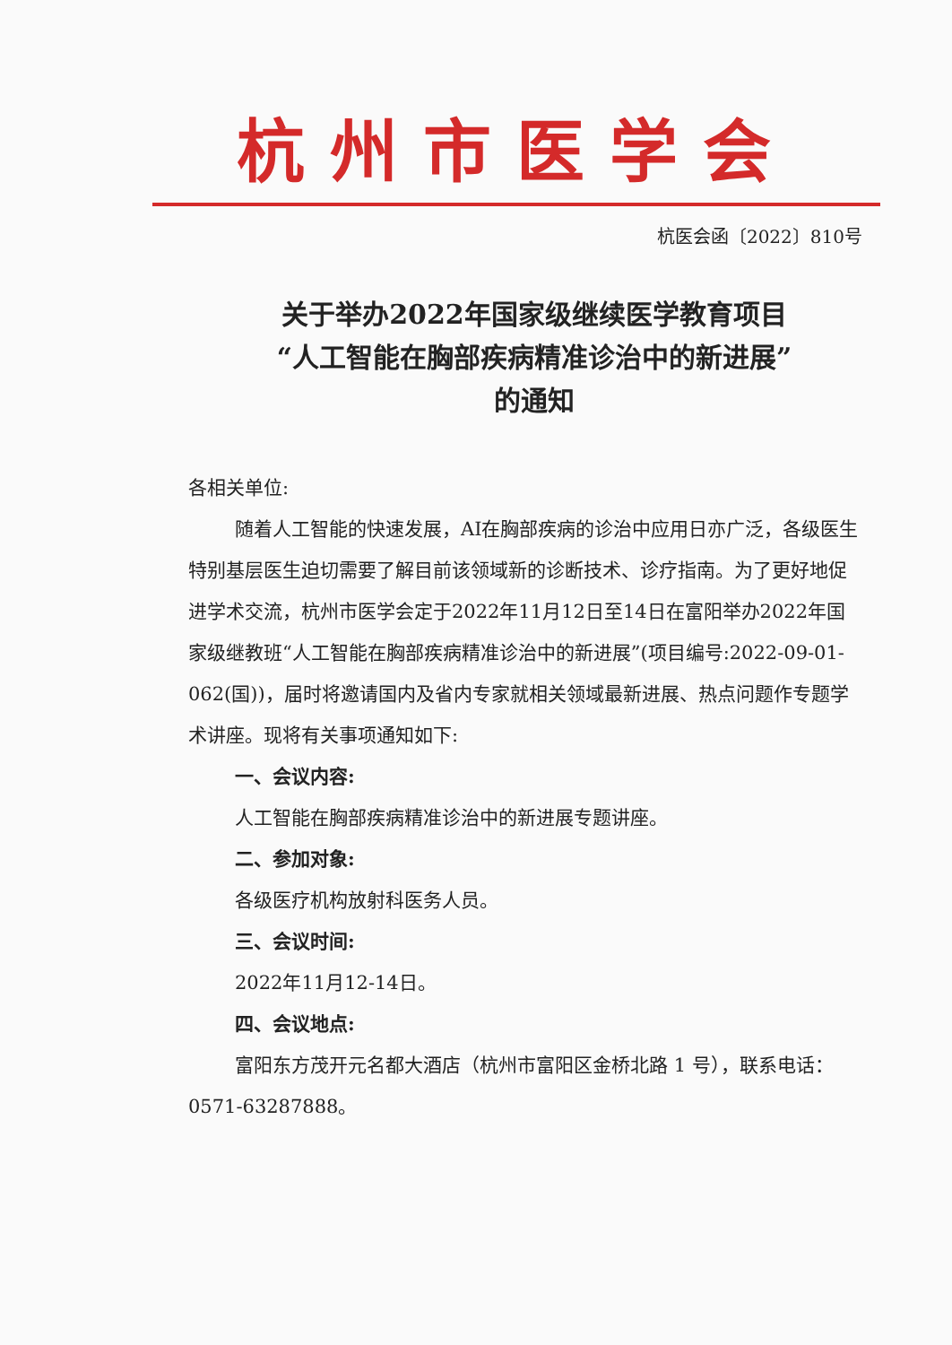杭州市医学会
杭医会函〔2022〕810号
关于举办2022年国家级继续医学教育项目
“人工智能在胸部疾病精准诊治中的新进展”
的通知
各相关单位:
随着人工智能的快速发展，AI在胸部疾病的诊治中应用日亦广泛，各级医生特别基层医生迫切需要了解目前该领域新的诊断技术、诊疗指南。为了更好地促进学术交流，杭州市医学会定于2022年11月12日至14日在富阳举办2022年国家级继教班“人工智能在胸部疾病精准诊治中的新进展”(项目编号:2022-09-01-062(国))，届时将邀请国内及省内专家就相关领域最新进展、热点问题作专题学术讲座。现将有关事项通知如下:
一、会议内容:
人工智能在胸部疾病精准诊治中的新进展专题讲座。
二、参加对象:
各级医疗机构放射科医务人员。
三、会议时间:
2022年11月12-14日。
四、会议地点:
富阳东方茂开元名都大酒店（杭州市富阳区金桥北路 1 号），联系电话：0571-63287888。